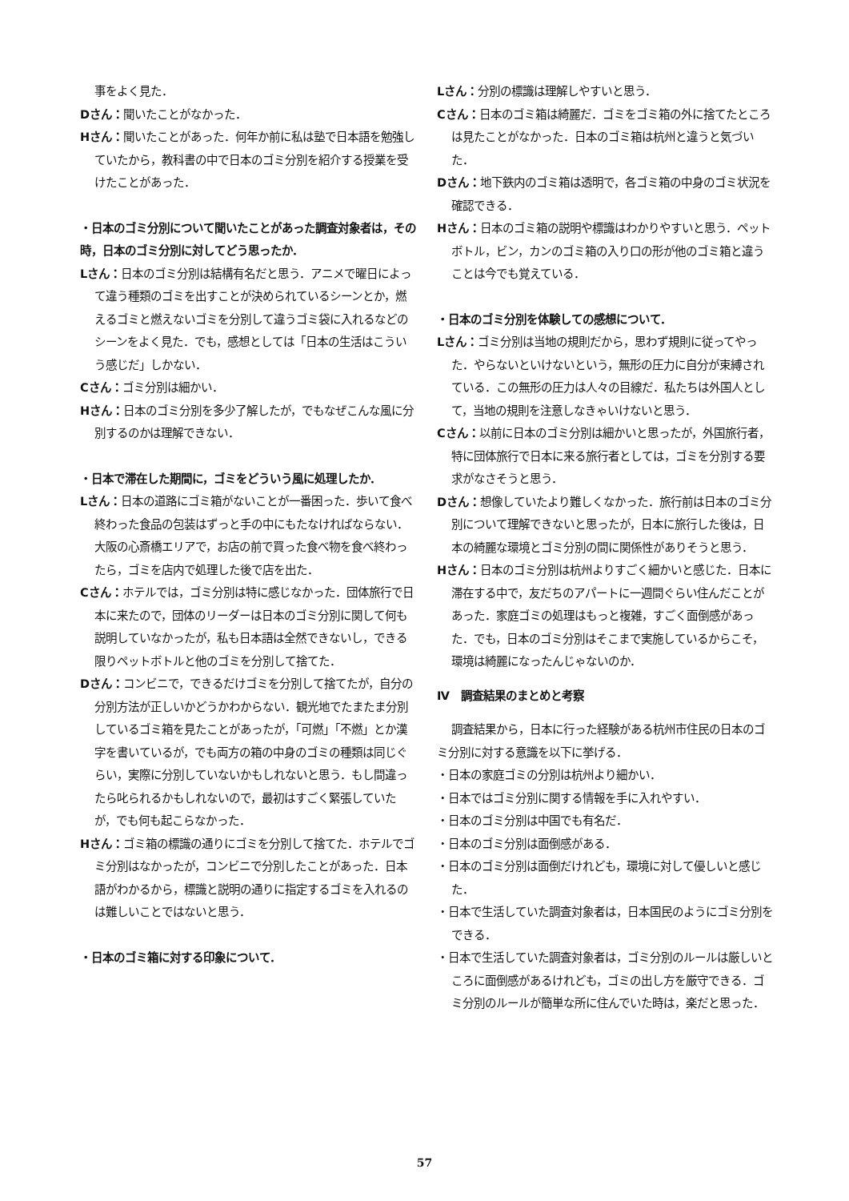事をよく見た．
Dさん：聞いたことがなかった．
Hさん：聞いたことがあった．何年か前に私は塾で日本語を勉強していたから，教科書の中で日本のゴミ分別を紹介する授業を受けたことがあった．
・日本のゴミ分別について聞いたことがあった調査対象者は，その時，日本のゴミ分別に対してどう思ったか．
Lさん：日本のゴミ分別は結構有名だと思う．アニメで曜日によって違う種類のゴミを出すことが決められているシーンとか，燃えるゴミと燃えないゴミを分別して違うゴミ袋に入れるなどのシーンをよく見た．でも，感想としては「日本の生活はこういう感じだ」しかない．
Cさん：ゴミ分別は細かい．
Hさん：日本のゴミ分別を多少了解したが，でもなぜこんな風に分別するのかは理解できない．
・日本で滞在した期間に，ゴミをどういう風に処理したか．
Lさん：日本の道路にゴミ箱がないことが一番困った．歩いて食べ終わった食品の包装はずっと手の中にもたなければならない．大阪の心斎橋エリアで，お店の前で買った食べ物を食べ終わったら，ゴミを店内で処理した後で店を出た．
Cさん：ホテルでは，ゴミ分別は特に感じなかった．団体旅行で日本に来たので，団体のリーダーは日本のゴミ分別に関して何も説明していなかったが，私も日本語は全然できないし，できる限りペットボトルと他のゴミを分別して捨てた．
Dさん：コンビニで，できるだけゴミを分別して捨てたが，自分の分別方法が正しいかどうかわからない．観光地でたまたま分別しているゴミ箱を見たことがあったが，「可燃」「不燃」とか漢字を書いているが，でも両方の箱の中身のゴミの種類は同じぐらい，実際に分別していないかもしれないと思う．もし間違ったら叱られるかもしれないので，最初はすごく緊張していたが，でも何も起こらなかった．
Hさん：ゴミ箱の標識の通りにゴミを分別して捨てた．ホテルでゴミ分別はなかったが，コンビニで分別したことがあった．日本語がわかるから，標識と説明の通りに指定するゴミを入れるのは難しいことではないと思う．
・日本のゴミ箱に対する印象について．
Lさん：分別の標識は理解しやすいと思う．
Cさん：日本のゴミ箱は綺麗だ．ゴミをゴミ箱の外に捨てたところは見たことがなかった．日本のゴミ箱は杭州と違うと気づいた．
Dさん：地下鉄内のゴミ箱は透明で，各ゴミ箱の中身のゴミ状況を確認できる．
Hさん：日本のゴミ箱の説明や標識はわかりやすいと思う．ペットボトル，ビン，カンのゴミ箱の入り口の形が他のゴミ箱と違うことは今でも覚えている．
・日本のゴミ分別を体験しての感想について．
Lさん：ゴミ分別は当地の規則だから，思わず規則に従ってやった．やらないといけないという，無形の圧力に自分が束縛されている．この無形の圧力は人々の目線だ．私たちは外国人として，当地の規則を注意しなきゃいけないと思う．
Cさん：以前に日本のゴミ分別は細かいと思ったが，外国旅行者，特に団体旅行で日本に来る旅行者としては，ゴミを分別する要求がなさそうと思う．
Dさん：想像していたより難しくなかった．旅行前は日本のゴミ分別について理解できないと思ったが，日本に旅行した後は，日本の綺麗な環境とゴミ分別の間に関係性がありそうと思う．
Hさん：日本のゴミ分別は杭州よりすごく細かいと感じた．日本に滞在する中で，友だちのアパートに一週間ぐらい住んだことがあった．家庭ゴミの処理はもっと複雑，すごく面倒感があった．でも，日本のゴミ分別はそこまで実施しているからこそ，環境は綺麗になったんじゃないのか．
Ⅳ　調査結果のまとめと考察
調査結果から，日本に行った経験がある杭州市住民の日本のゴミ分別に対する意識を以下に挙げる．
・日本の家庭ゴミの分別は杭州より細かい．
・日本ではゴミ分別に関する情報を手に入れやすい．
・日本のゴミ分別は中国でも有名だ．
・日本のゴミ分別は面倒感がある．
・日本のゴミ分別は面倒だけれども，環境に対して優しいと感じた．
・日本で生活していた調査対象者は，日本国民のようにゴミ分別をできる．
・日本で生活していた調査対象者は，ゴミ分別のルールは厳しいところに面倒感があるけれども，ゴミの出し方を厳守できる．ゴミ分別のルールが簡単な所に住んでいた時は，楽だと思った．
57